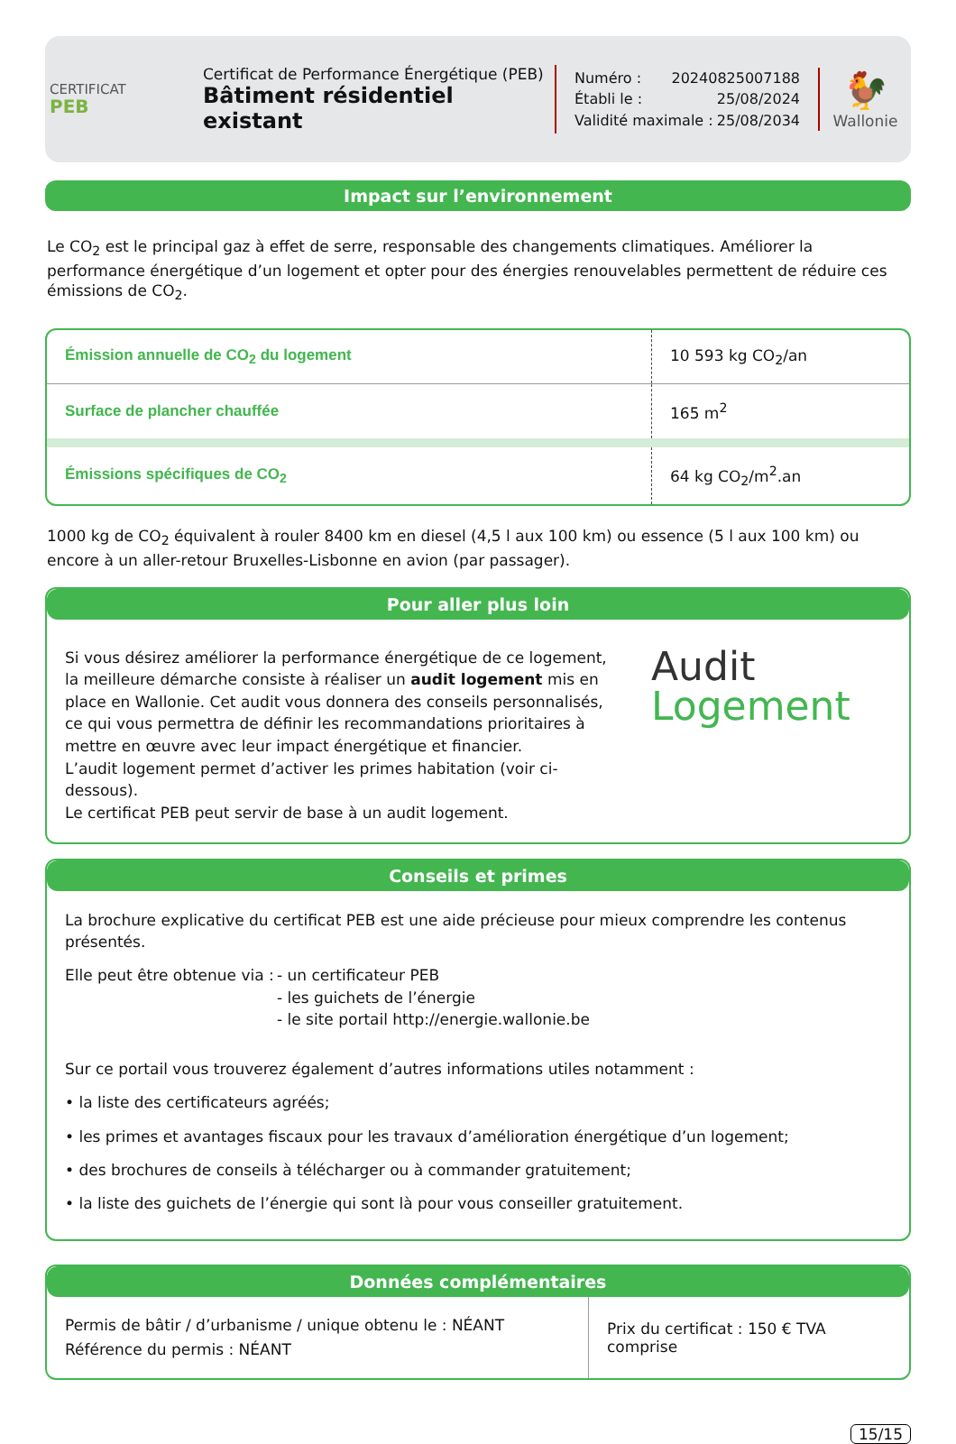CERTIFICAT
PEB
Certificat de Performance Énergétique (PEB)
Bâtiment résidentiel existant
Numéro : 20240825007188
Établi le : 25/08/2024
Validité maximale : 25/08/2034
🐓
Wallonie
Impact sur l’environnement
Le CO<sub>2</sub> est le principal gaz à effet de serre, responsable des changements climatiques. Améliorer la performance énergétique d’un logement et opter pour des énergies renouvelables permettent de réduire ces émissions de CO<sub>2</sub>.
| Émission annuelle de CO<sub>2</sub> du logement | 10 593 kg CO<sub>2</sub>/an |
| Surface de plancher chauffée | 165 m<sup>2</sup> |
| Émissions spécifiques de CO<sub>2</sub> | 64 kg CO<sub>2</sub>/m<sup>2</sup>.an |
1000 kg de CO<sub>2</sub> équivalent à rouler 8400 km en diesel (4,5 l aux 100 km) ou essence (5 l aux 100 km) ou encore à un aller-retour Bruxelles-Lisbonne en avion (par passager).
Pour aller plus loin
Si vous désirez améliorer la performance énergétique de ce logement, la meilleure démarche consiste à réaliser un audit logement mis en place en Wallonie. Cet audit vous donnera des conseils personnalisés, ce qui vous permettra de définir les recommandations prioritaires à mettre en œuvre avec leur impact énergétique et financier.
L’audit logement permet d’activer les primes habitation (voir ci-dessous).
Le certificat PEB peut servir de base à un audit logement.
Audit
Logement
Conseils et primes
La brochure explicative du certificat PEB est une aide précieuse pour mieux comprendre les contenus présentés.
Elle peut être obtenue via :
- un certificateur PEB
- les guichets de l’énergie
- le site portail http://energie.wallonie.be
Sur ce portail vous trouverez également d’autres informations utiles notamment :
• la liste des certificateurs agréés;
• les primes et avantages fiscaux pour les travaux d’amélioration énergétique d’un logement;
• des brochures de conseils à télécharger ou à commander gratuitement;
• la liste des guichets de l’énergie qui sont là pour vous conseiller gratuitement.
Données complémentaires
| Permis de bâtir / d’urbanisme / unique obtenu le : NÉANT Référence du permis : NÉANT | Prix du certificat : 150 € TVA comprise |
15/15